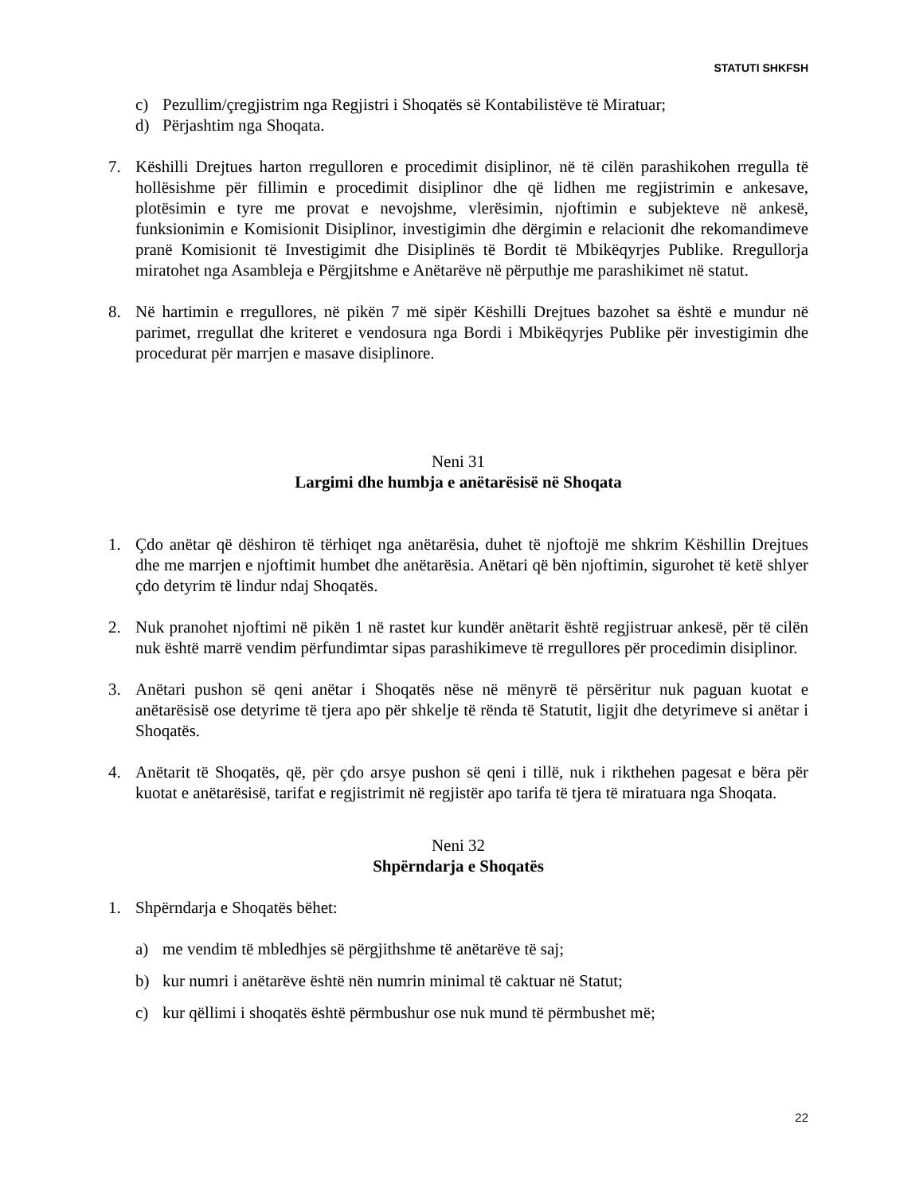STATUTI SHKFSH
c) Pezullim/çregjistrim nga Regjistri i Shoqatës së Kontabilistëve të Miratuar;
d) Përjashtim nga Shoqata.
7. Këshilli Drejtues harton rregulloren e procedimit disiplinor, në të cilën parashikohen rregulla të hollësishme për fillimin e procedimit disiplinor dhe që lidhen me regjistrimin e ankesave, plotësimin e tyre me provat e nevojshme, vlerësimin, njoftimin e subjekteve në ankesë, funksionimin e Komisionit Disiplinor, investigimin dhe dërgimin e relacionit dhe rekomandimeve pranë Komisionit të Investigimit dhe Disiplinës të Bordit të Mbikëqyrjes Publike. Rregullorja miratohet nga Asambleja e Përgjitshme e Anëtarëve në përputhje me parashikimet në statut.
8. Në hartimin e rregullores, në pikën 7 më sipër Këshilli Drejtues bazohet sa është e mundur në parimet, rregullat dhe kriteret e vendosura nga Bordi i Mbikëqyrjes Publike për investigimin dhe procedurat për marrjen e masave disiplinore.
Neni 31
Largimi dhe humbja e anëtarësisë në Shoqata
1. Çdo anëtar që dëshiron të tërhiqet nga anëtarësia, duhet të njoftojë me shkrim Këshillin Drejtues dhe me marrjen e njoftimit humbet dhe anëtarësia. Anëtari që bën njoftimin, sigurohet të ketë shlyer çdo detyrim të lindur ndaj Shoqatës.
2. Nuk pranohet njoftimi në pikën 1 në rastet kur kundër anëtarit është regjistruar ankesë, për të cilën nuk është marrë vendim përfundimtar sipas parashikimeve të rregullores për procedimin disiplinor.
3. Anëtari pushon së qeni anëtar i Shoqatës nëse në mënyrë të përsëritur nuk paguan kuotat e anëtarësisë ose detyrime të tjera apo për shkelje të rënda të Statutit, ligjit dhe detyrimeve si anëtar i Shoqatës.
4. Anëtarit të Shoqatës, që, për çdo arsye pushon së qeni i tillë, nuk i rikthehen pagesat e bëra për kuotat e anëtarësisë, tarifat e regjistrimit në regjistër apo tarifa të tjera të miratuara nga Shoqata.
Neni 32
Shpërndarja e Shoqatës
1. Shpërndarja e Shoqatës bëhet:
a) me vendim të mbledhjes së përgjithshme të anëtarëve të saj;
b) kur numri i anëtarëve është nën numrin minimal të caktuar në Statut;
c) kur qëllimi i shoqatës është përmbushur ose nuk mund të përmbushet më;
22